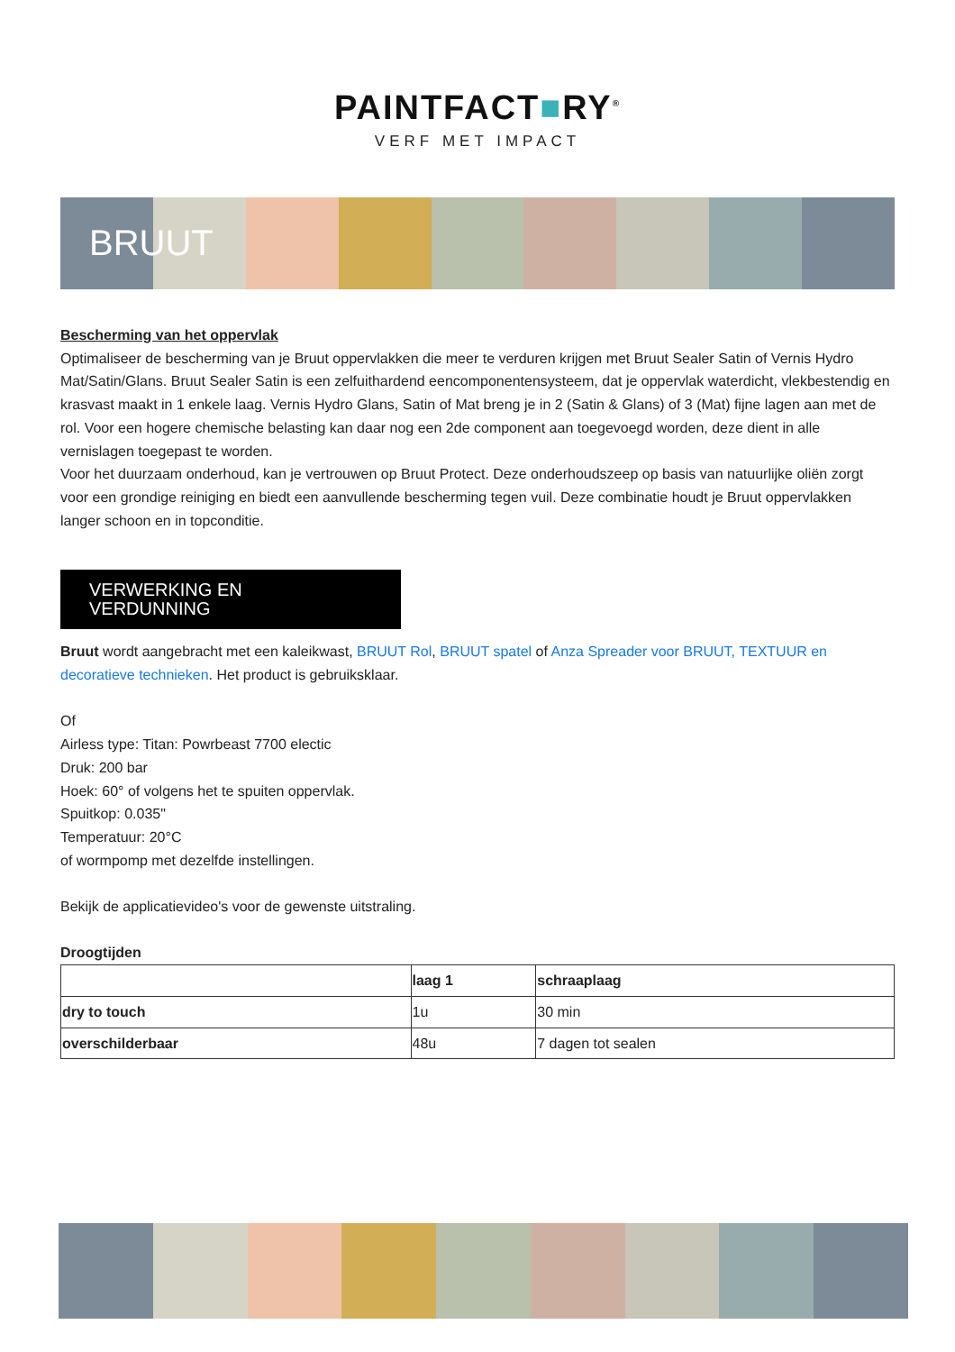PAINTFACT■RY<sup>®</sup>
VERF MET IMPACT
BRUUT
Bescherming van het oppervlak
Optimaliseer de bescherming van je Bruut oppervlakken die meer te verduren krijgen met Bruut Sealer Satin of Vernis Hydro Mat/Satin/Glans. Bruut Sealer Satin is een zelfuithardend eencomponentensysteem, dat je oppervlak waterdicht, vlekbestendig en krasvast maakt in 1 enkele laag. Vernis Hydro Glans, Satin of Mat breng je in 2 (Satin & Glans) of 3 (Mat) fijne lagen aan met de rol. Voor een hogere chemische belasting kan daar nog een 2de component aan toegevoegd worden, deze dient in alle vernislagen toegepast te worden.
Voor het duurzaam onderhoud, kan je vertrouwen op Bruut Protect. Deze onderhoudszeep op basis van natuurlijke oliën zorgt voor een grondige reiniging en biedt een aanvullende bescherming tegen vuil. Deze combinatie houdt je Bruut oppervlakken langer schoon en in topconditie.
VERWERKING EN
VERDUNNING
Bruut wordt aangebracht met een kaleikwast, BRUUT Rol, BRUUT spatel of Anza Spreader voor BRUUT, TEXTUUR en decoratieve technieken. Het product is gebruiksklaar.
Of
Airless type: Titan: Powrbeast 7700 electic
Druk: 200 bar
Hoek: 60° of volgens het te spuiten oppervlak.
Spuitkop: 0.035"
Temperatuur: 20°C
of wormpomp met dezelfde instellingen.
Bekijk de applicatievideo's voor de gewenste uitstraling.
Droogtijden
| | laag 1 | schraaplaag |
| --- | --- | --- |
| dry to touch | 1u | 30 min |
| overschilderbaar | 48u | 7 dagen tot sealen |